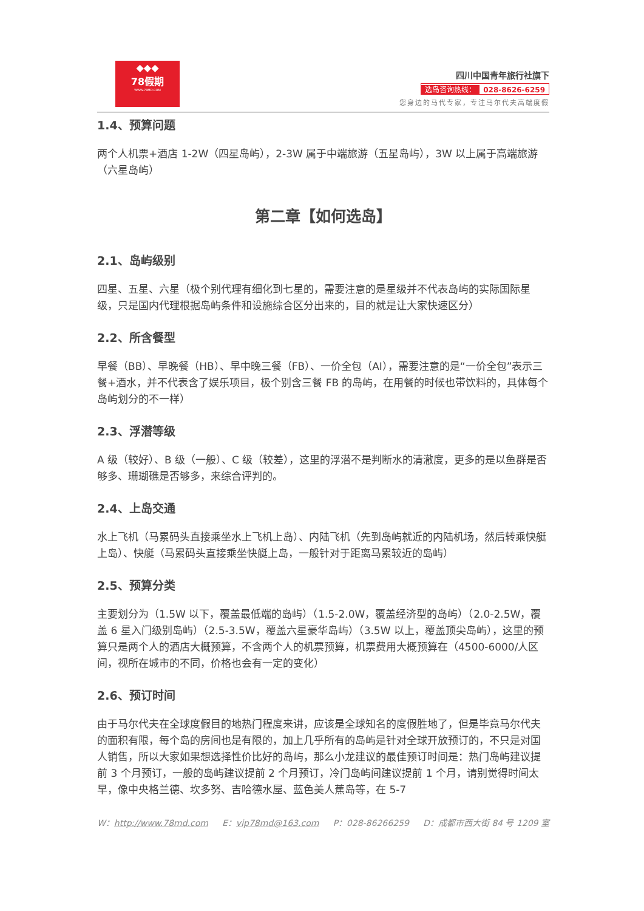◆◆◆
78假期
WWW.78MD.COM
四川中国青年旅行社旗下
选岛咨询热线： 028-8626-6259
您身边的马代专家，专注马尔代夫高端度假
1.4、预算问题
两个人机票+酒店 1-2W（四星岛屿），2-3W 属于中端旅游（五星岛屿），3W 以上属于高端旅游（六星岛屿）
第二章【如何选岛】
2.1、岛屿级别
四星、五星、六星（极个别代理有细化到七星的，需要注意的是星级并不代表岛屿的实际国际星级，只是国内代理根据岛屿条件和设施综合区分出来的，目的就是让大家快速区分）
2.2、所含餐型
早餐（BB）、早晚餐（HB）、早中晚三餐（FB）、一价全包（AI），需要注意的是“一价全包”表示三餐+酒水，并不代表含了娱乐项目，极个别含三餐 FB 的岛屿，在用餐的时候也带饮料的，具体每个岛屿划分的不一样）
2.3、浮潜等级
A 级（较好）、B 级（一般）、C 级（较差），这里的浮潜不是判断水的清澈度，更多的是以鱼群是否够多、珊瑚礁是否够多，来综合评判的。
2.4、上岛交通
水上飞机（马累码头直接乘坐水上飞机上岛）、内陆飞机（先到岛屿就近的内陆机场，然后转乘快艇上岛）、快艇（马累码头直接乘坐快艇上岛，一般针对于距离马累较近的岛屿）
2.5、预算分类
主要划分为（1.5W 以下，覆盖最低端的岛屿）（1.5-2.0W，覆盖经济型的岛屿）（2.0-2.5W，覆盖 6 星入门级别岛屿）（2.5-3.5W，覆盖六星豪华岛屿）（3.5W 以上，覆盖顶尖岛屿），这里的预算只是两个人的酒店大概预算，不含两个人的机票预算，机票费用大概预算在（4500-6000/人区间，视所在城市的不同，价格也会有一定的变化）
2.6、预订时间
由于马尔代夫在全球度假目的地热门程度来讲，应该是全球知名的度假胜地了，但是毕竟马尔代夫的面积有限，每个岛的房间也是有限的，加上几乎所有的岛屿是针对全球开放预订的，不只是对国人销售，所以大家如果想选择性价比好的岛屿，那么小龙建议的最佳预订时间是：热门岛屿建议提前 3 个月预订，一般的岛屿建议提前 2 个月预订，冷门岛屿间建议提前 1 个月，请别觉得时间太早，像中央格兰德、坎多努、吉哈德水屋、蓝色美人蕉岛等，在 5-7
W：http://www.78md.com E：vip78md@163.com P：028-86266259 D：成都市西大街 84 号 1209 室